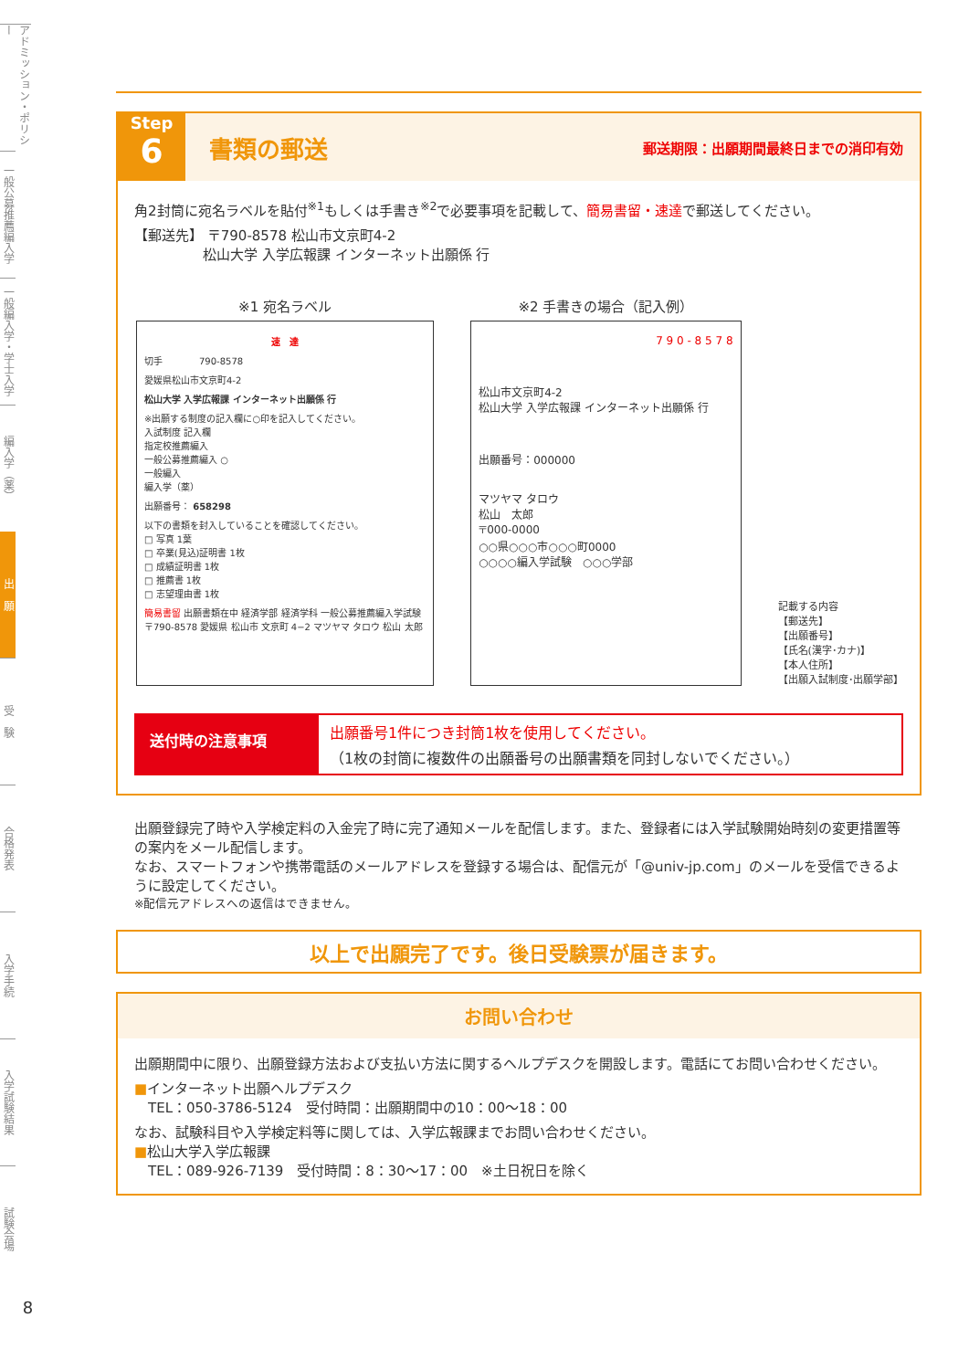アドミッション・ポリシー
一般公募推薦編入学
一般編入学・学士入学
編入学（薬）
出　願
受　験
合格発表
入学手続
入学試験結果
試験会場
8
Step
6
書類の郵送
郵送期限：出願期間最終日までの消印有効
角2封筒に宛名ラベルを貼付<sup>※1</sup>もしくは手書き<sup>※2</sup>で必要事項を記載して、簡易書留・速達で郵送してください。
【郵送先】 〒790-8578 松山市文京町4-2
　　　　　松山大学 入学広報課 インターネット出願係 行
※1 宛名ラベル
速　達
切手　　　　790-8578
愛媛県松山市文京町4-2
松山大学 入学広報課 インターネット出願係 行
※出願する制度の記入欄に○印を記入してください。
入試制度 記入欄
指定校推薦編入
一般公募推薦編入 ○
一般編入
編入学（薬）
出願番号： 658298
以下の書類を封入していることを確認してください。
□ 写真 1葉
□ 卒業(見込)証明書 1枚
□ 成績証明書 1枚
□ 推薦書 1枚
□ 志望理由書 1枚
簡易書留 出願書類在中 経済学部 経済学科 一般公募推薦編入学試験 〒790-8578 愛媛県 松山市 文京町 4−2 マツヤマ タロウ 松山 太郎
※2 手書きの場合（記入例）
7 9 0 - 8 5 7 8
松山市文京町4-2
松山大学 入学広報課 インターネット出願係 行
出願番号：000000
マツヤマ タロウ
松山　太郎
〒000-0000
○○県○○○市○○○町0000
○○○○編入学試験　○○○学部
記載する内容
【郵送先】
【出願番号】
【氏名(漢字･カナ)】
【本人住所】
【出願入試制度･出願学部】
送付時の注意事項
出願番号1件につき封筒1枚を使用してください。
（1枚の封筒に複数件の出願番号の出願書類を同封しないでください。）
出願登録完了時や入学検定料の入金完了時に完了通知メールを配信します。また、登録者には入学試験開始時刻の変更措置等の案内をメール配信します。
なお、スマートフォンや携帯電話のメールアドレスを登録する場合は、配信元が「@univ-jp.com」のメールを受信できるように設定してください。
※配信元アドレスへの返信はできません。
以上で出願完了です。後日受験票が届きます。
お問い合わせ
出願期間中に限り、出願登録方法および支払い方法に関するヘルプデスクを開設します。電話にてお問い合わせください。
■インターネット出願ヘルプデスク
　TEL：050-3786-5124　受付時間：出願期間中の10：00～18：00
なお、試験科目や入学検定料等に関しては、入学広報課までお問い合わせください。
■松山大学入学広報課
　TEL：089-926-7139　受付時間：8：30～17：00　※土日祝日を除く